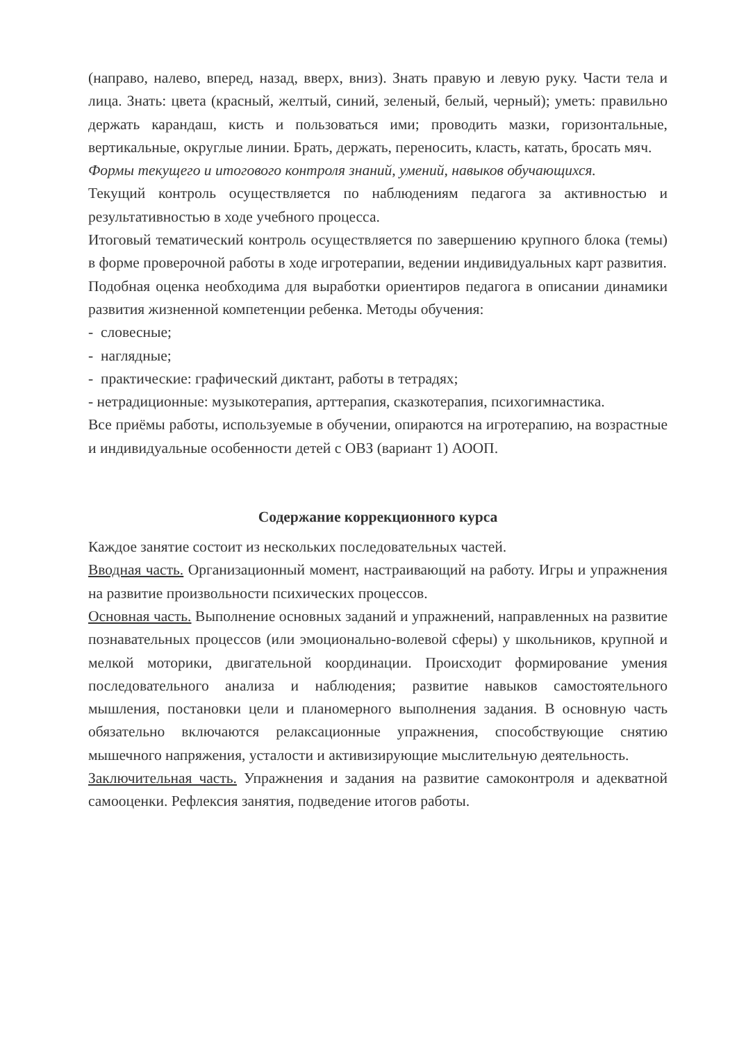(направо, налево, вперед, назад, вверх, вниз). Знать правую и левую руку. Части тела и лица. Знать: цвета (красный, желтый, синий, зеленый, белый, черный); уметь: правильно держать карандаш, кисть и пользоваться ими; проводить мазки, горизонтальные, вертикальные, округлые линии. Брать, держать, переносить, класть, катать, бросать мяч.
Формы текущего и итогового контроля знаний, умений, навыков обучающихся.
Текущий контроль осуществляется по наблюдениям педагога за активностью и результативностью в ходе учебного процесса.
Итоговый тематический контроль осуществляется по завершению крупного блока (темы) в форме проверочной работы в ходе игротерапии, ведении индивидуальных карт развития.
Подобная оценка необходима для выработки ориентиров педагога в описании динамики развития жизненной компетенции ребенка. Методы обучения:
- словесные;
- наглядные;
- практические: графический диктант, работы в тетрадях;
- нетрадиционные: музыкотерапия, арттерапия, сказкотерапия, психогимнастика.
Все приёмы работы, используемые в обучении, опираются на игротерапию, на возрастные и индивидуальные особенности детей с ОВЗ (вариант 1) АООП.
Содержание коррекционного курса
Каждое занятие состоит из нескольких последовательных частей.
Вводная часть. Организационный момент, настраивающий на работу. Игры и упражнения на развитие произвольности психических процессов.
Основная часть. Выполнение основных заданий и упражнений, направленных на развитие познавательных процессов (или эмоционально-волевой сферы) у школьников, крупной и мелкой моторики, двигательной координации. Происходит формирование умения последовательного анализа и наблюдения; развитие навыков самостоятельного мышления, постановки цели и планомерного выполнения задания. В основную часть обязательно включаются релаксационные упражнения, способствующие снятию мышечного напряжения, усталости и активизирующие мыслительную деятельность.
Заключительная часть. Упражнения и задания на развитие самоконтроля и адекватной самооценки. Рефлексия занятия, подведение итогов работы.